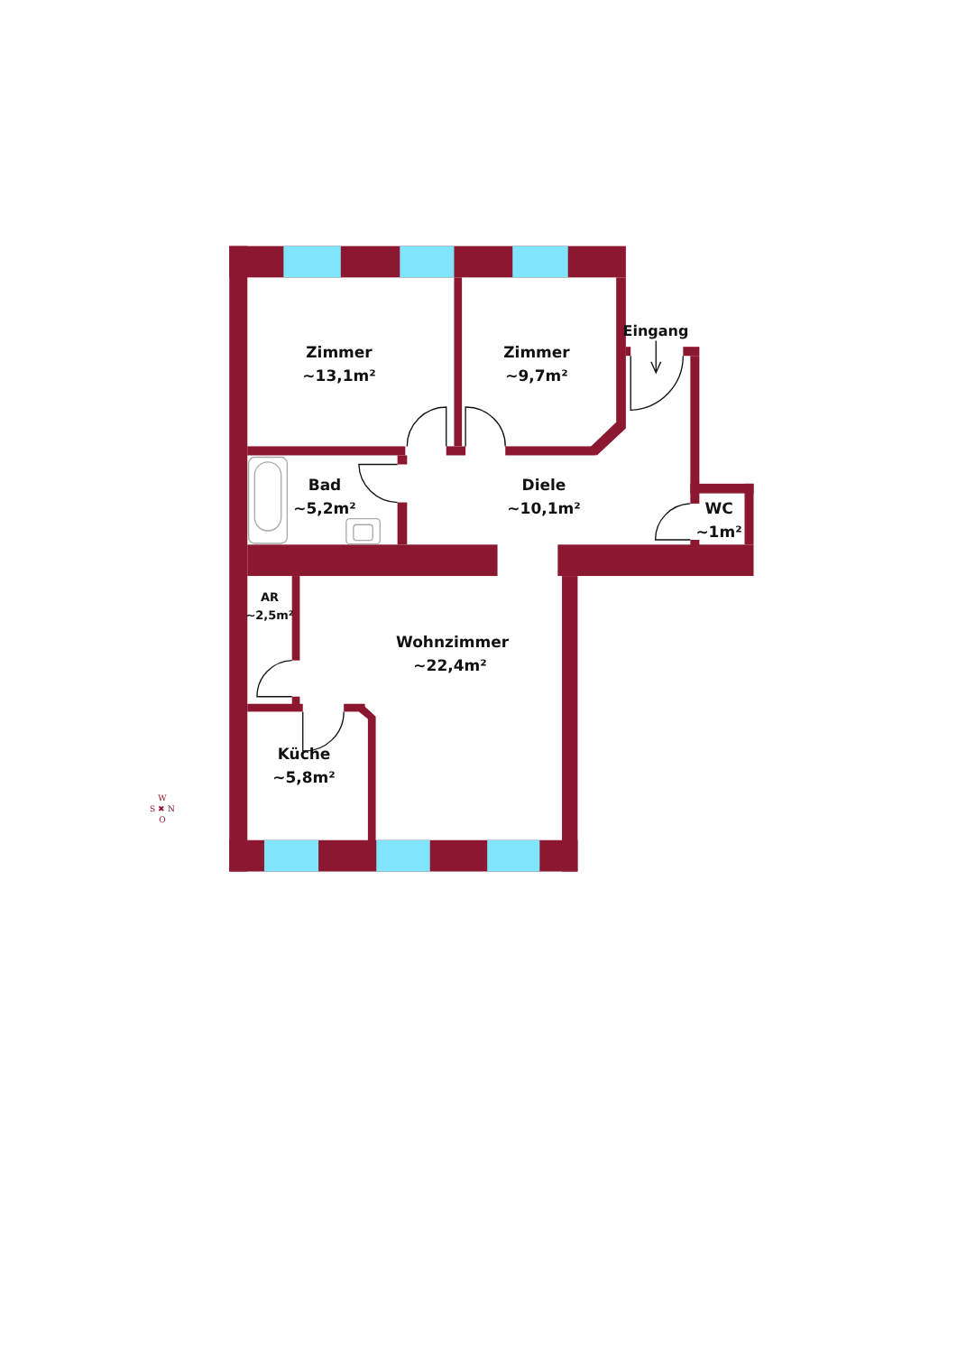Eingang
Zimmer
~13,1m²
Zimmer
~9,7m²
Bad
~5,2m²
Diele
~10,1m²
WC
~1m²
AR
~2,5m²
Wohnzimmer
~22,4m²
Küche
~5,8m²
W
S ✖ N
O